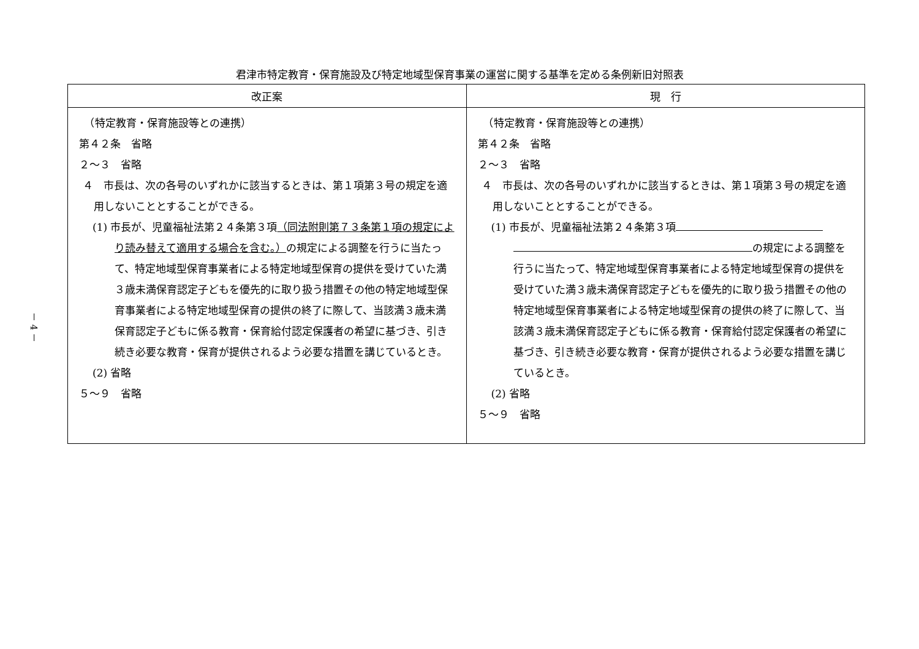－ 4 －
君津市特定教育・保育施設及び特定地域型保育事業の運営に関する基準を定める条例新旧対照表
| 改正案 | 現 行 |
| --- | --- |
| （特定教育・保育施設等との連携） 第４２条 省略 ２～３ 省略 ４ 市長は、次の各号のいずれかに該当するときは、第１項第３号の規定を適用しないこととすることができる。 (1) 市長が、児童福祉法第２４条第３項 （同法附則第７３条第１項の規定により読み替えて適用する場合を含む。） の規定による調整を行うに当たって、特定地域型保育事業者による特定地域型保育の提供を受けていた満３歳未満保育認定子どもを優先的に取り扱う措置その他の特定地域型保育事業者による特定地域型保育の提供の終了に際して、当該満３歳未満保育認定子どもに係る教育・保育給付認定保護者の希望に基づき、引き続き必要な教育・保育が提供されるよう必要な措置を講じているとき。 (2) 省略 ５～９ 省略 | （特定教育・保育施設等との連携） 第４２条 省略 ２～３ 省略 ４ 市長は、次の各号のいずれかに該当するときは、第１項第３号の規定を適用しないこととすることができる。 (1) 市長が、児童福祉法第２４条第３項 の規定による調整を行うに当たって、特定地域型保育事業者による特定地域型保育の提供を受けていた満３歳未満保育認定子どもを優先的に取り扱う措置その他の特定地域型保育事業者による特定地域型保育の提供の終了に際して、当該満３歳未満保育認定子どもに係る教育・保育給付認定保護者の希望に基づき、引き続き必要な教育・保育が提供されるよう必要な措置を講じているとき。 (2) 省略 ５～９ 省略 |